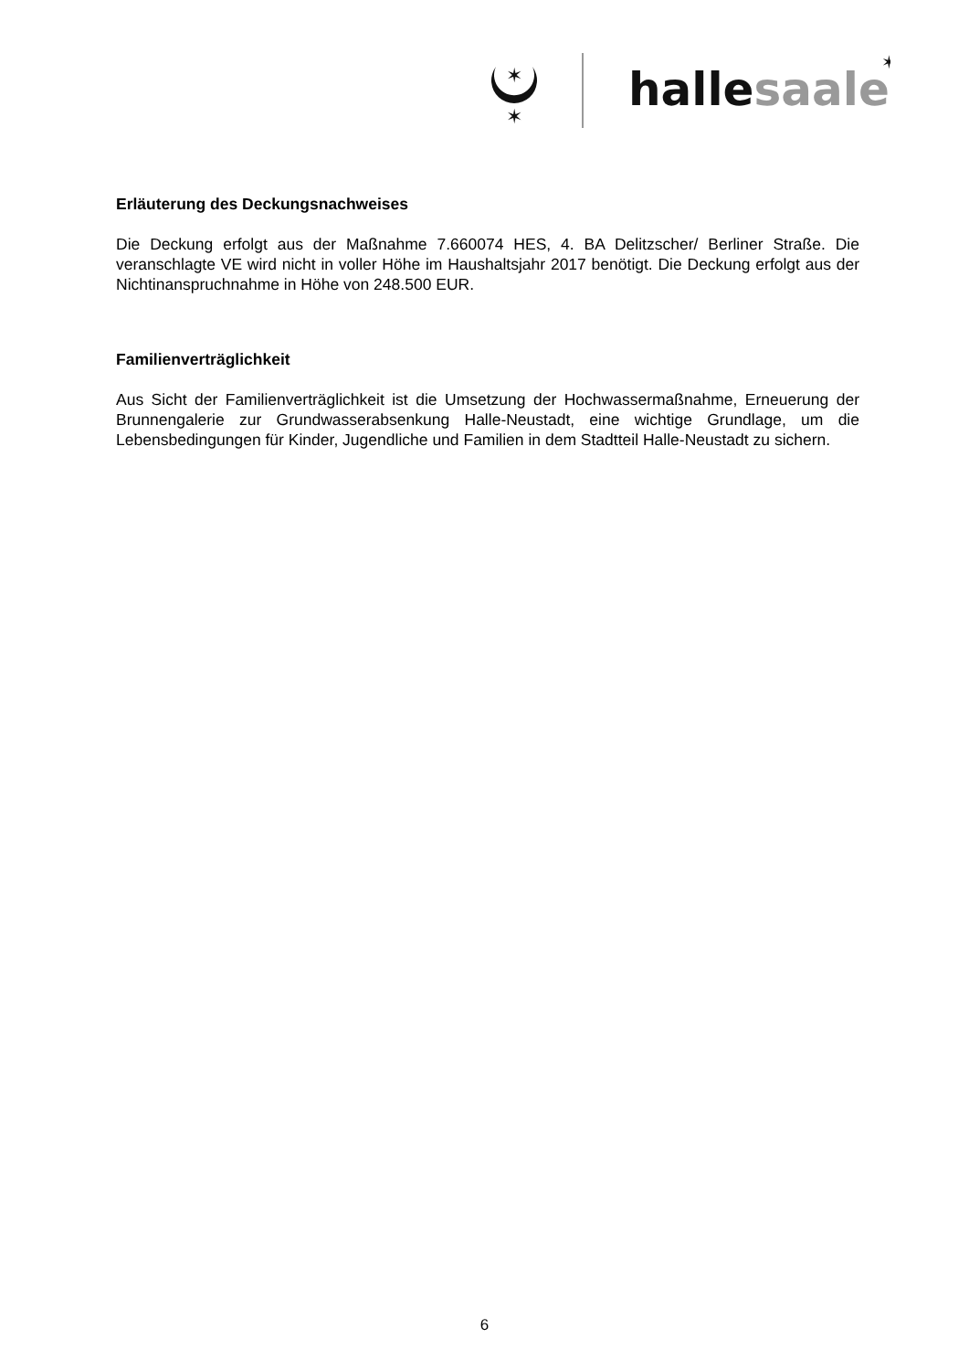✶
✶
hallesaale
✶
Erläuterung des Deckungsnachweises
Die Deckung erfolgt aus der Maßnahme 7.660074 HES, 4. BA Delitzscher/ Berliner Straße. Die veranschlagte VE wird nicht in voller Höhe im Haushaltsjahr 2017 benötigt. Die Deckung erfolgt aus der Nichtinanspruchnahme in Höhe von 248.500 EUR.
Familienverträglichkeit
Aus Sicht der Familienverträglichkeit ist die Umsetzung der Hochwassermaßnahme, Erneuerung der Brunnengalerie zur Grundwasserabsenkung Halle-Neustadt, eine wichtige Grundlage, um die Lebensbedingungen für Kinder, Jugendliche und Familien in dem Stadtteil Halle-Neustadt zu sichern.
6